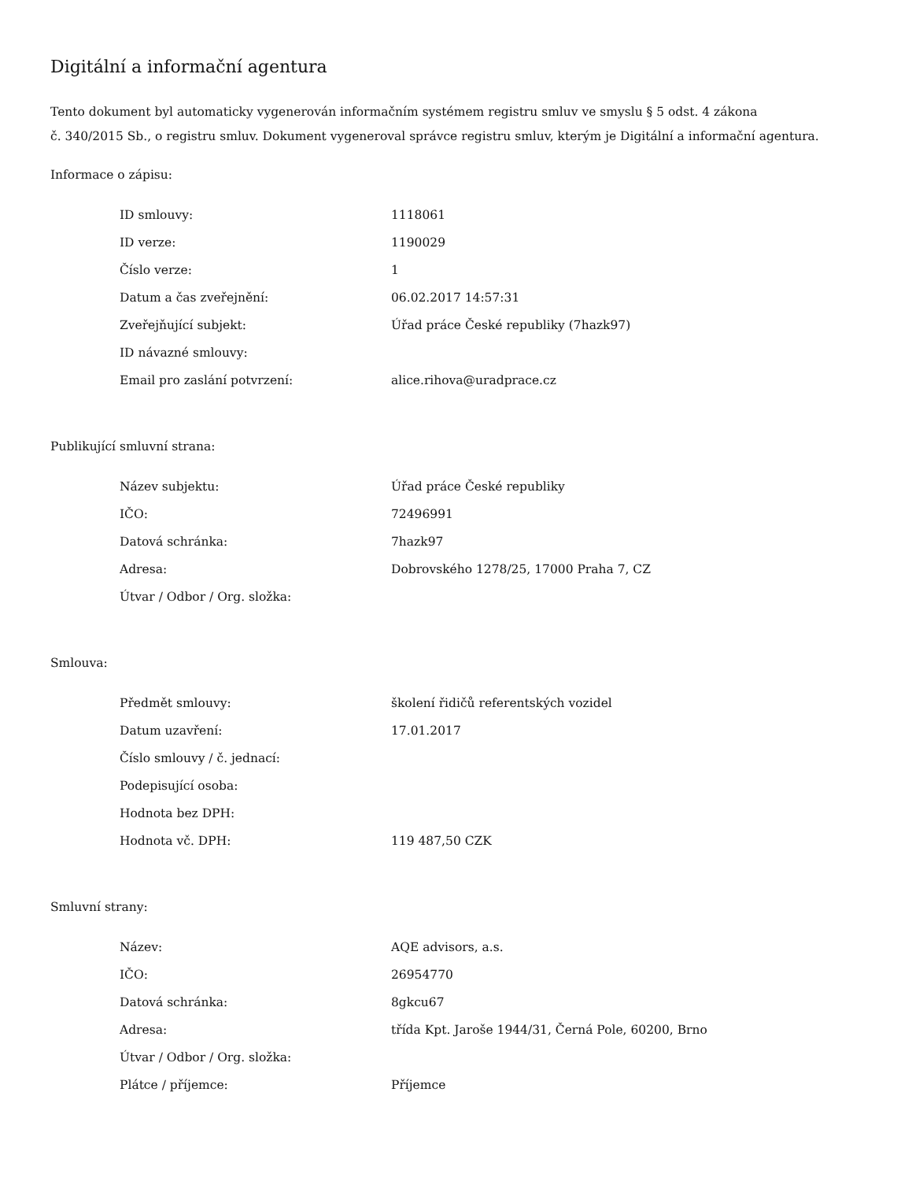Digitální a informační agentura
Tento dokument byl automaticky vygenerován informačním systémem registru smluv ve smyslu § 5 odst. 4 zákona
č. 340/2015 Sb., o registru smluv. Dokument vygeneroval správce registru smluv, kterým je Digitální a informační agentura.
Informace o zápisu:
| ID smlouvy: | 1118061 |
| ID verze: | 1190029 |
| Číslo verze: | 1 |
| Datum a čas zveřejnění: | 06.02.2017 14:57:31 |
| Zveřejňující subjekt: | Úřad práce České republiky (7hazk97) |
| ID návazné smlouvy: | |
| Email pro zaslání potvrzení: | alice.rihova@uradprace.cz |
Publikující smluvní strana:
| Název subjektu: | Úřad práce České republiky |
| IČO: | 72496991 |
| Datová schránka: | 7hazk97 |
| Adresa: | Dobrovského 1278/25, 17000 Praha 7, CZ |
| Útvar / Odbor / Org. složka: | |
Smlouva:
| Předmět smlouvy: | školení řidičů referentských vozidel |
| Datum uzavření: | 17.01.2017 |
| Číslo smlouvy / č. jednací: | |
| Podepisující osoba: | |
| Hodnota bez DPH: | |
| Hodnota vč. DPH: | 119 487,50 CZK |
Smluvní strany:
| Název: | AQE advisors, a.s. |
| IČO: | 26954770 |
| Datová schránka: | 8gkcu67 |
| Adresa: | třída Kpt. Jaroše 1944/31, Černá Pole, 60200, Brno |
| Útvar / Odbor / Org. složka: | |
| Plátce / příjemce: | Příjemce |